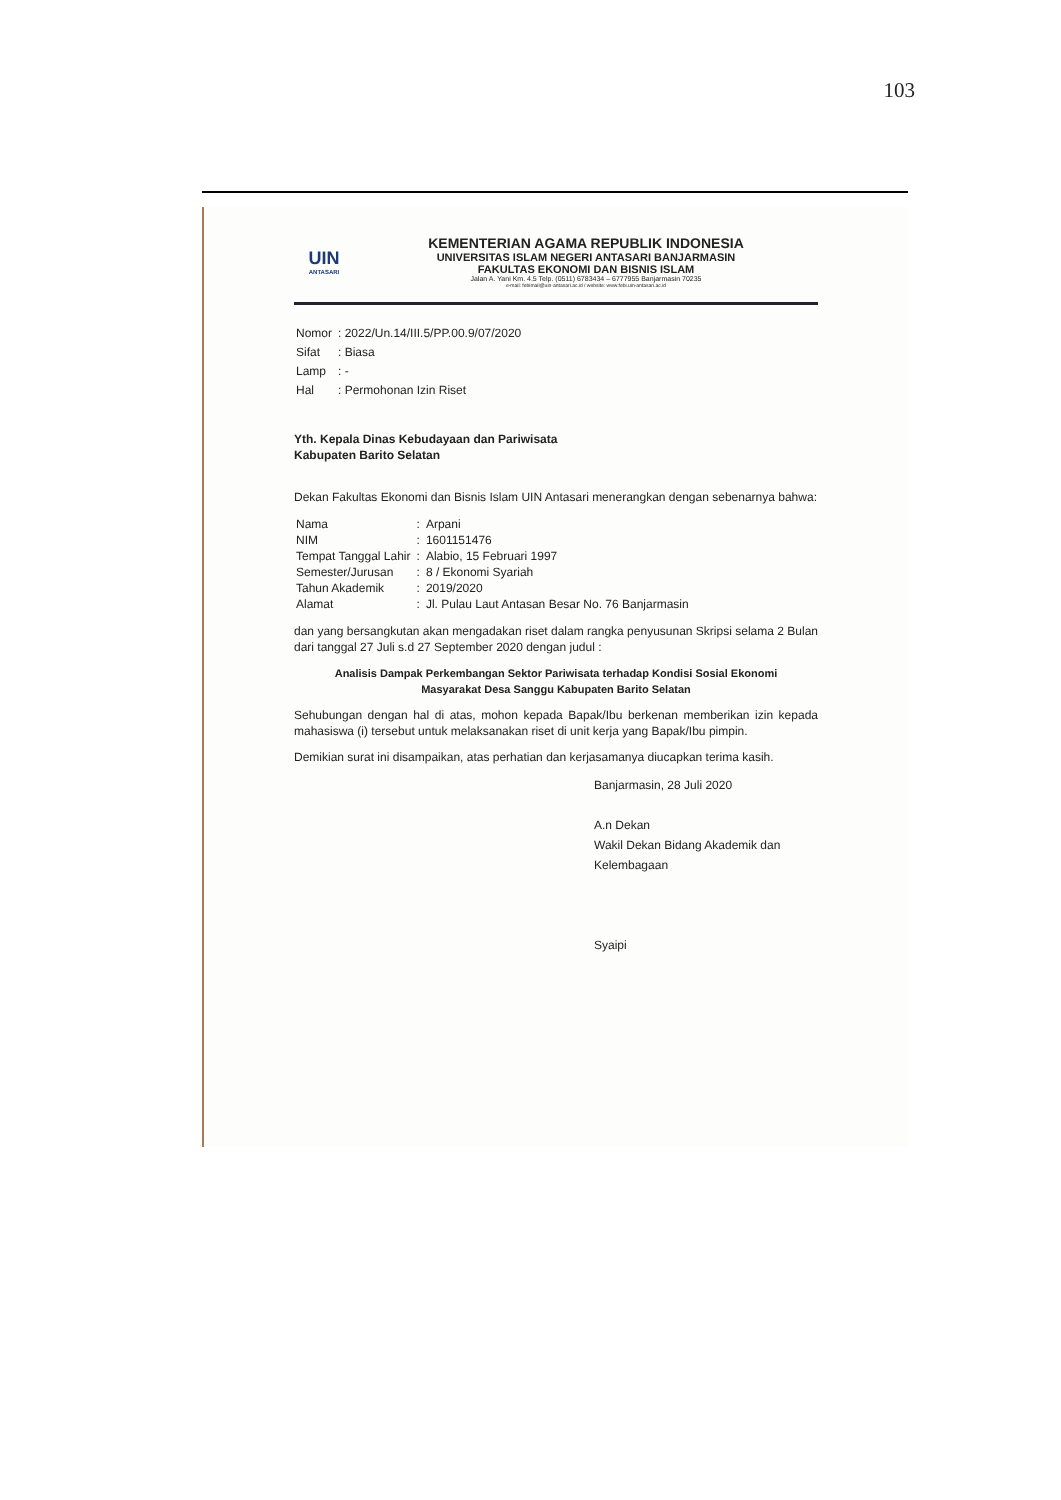103
UIN
ANTASARI
KEMENTERIAN AGAMA REPUBLIK INDONESIA
UNIVERSITAS ISLAM NEGERI ANTASARI BANJARMASIN
FAKULTAS EKONOMI DAN BISNIS ISLAM
Jalan A. Yani Km. 4.5 Telp. (0511) 6783434 – 6777955 Banjarmasin 70235
e-mail: febimail@uin-antasari.ac.id / website: www.febi.uin-antasari.ac.id
| Nomor | : 2022/Un.14/III.5/PP.00.9/07/2020 |
| Sifat | : Biasa |
| Lamp | : - |
| Hal | : Permohonan Izin Riset |
Yth. Kepala Dinas Kebudayaan dan Pariwisata
Kabupaten Barito Selatan
Dekan Fakultas Ekonomi dan Bisnis Islam UIN Antasari menerangkan dengan sebenarnya bahwa:
| Nama | : | Arpani |
| NIM | : | 1601151476 |
| Tempat Tanggal Lahir | : | Alabio, 15 Februari 1997 |
| Semester/Jurusan | : | 8 / Ekonomi Syariah |
| Tahun Akademik | : | 2019/2020 |
| Alamat | : | Jl. Pulau Laut Antasan Besar No. 76 Banjarmasin |
dan yang bersangkutan akan mengadakan riset dalam rangka penyusunan Skripsi selama 2 Bulan dari tanggal 27 Juli s.d 27 September 2020 dengan judul :
Analisis Dampak Perkembangan Sektor Pariwisata terhadap Kondisi Sosial Ekonomi
Masyarakat Desa Sanggu Kabupaten Barito Selatan
Sehubungan dengan hal di atas, mohon kepada Bapak/Ibu berkenan memberikan izin kepada mahasiswa (i) tersebut untuk melaksanakan riset di unit kerja yang Bapak/Ibu pimpin.
Demikian surat ini disampaikan, atas perhatian dan kerjasamanya diucapkan terima kasih.
Banjarmasin, 28 Juli 2020
A.n Dekan
Wakil Dekan Bidang Akademik dan Kelembagaan
Syaipi